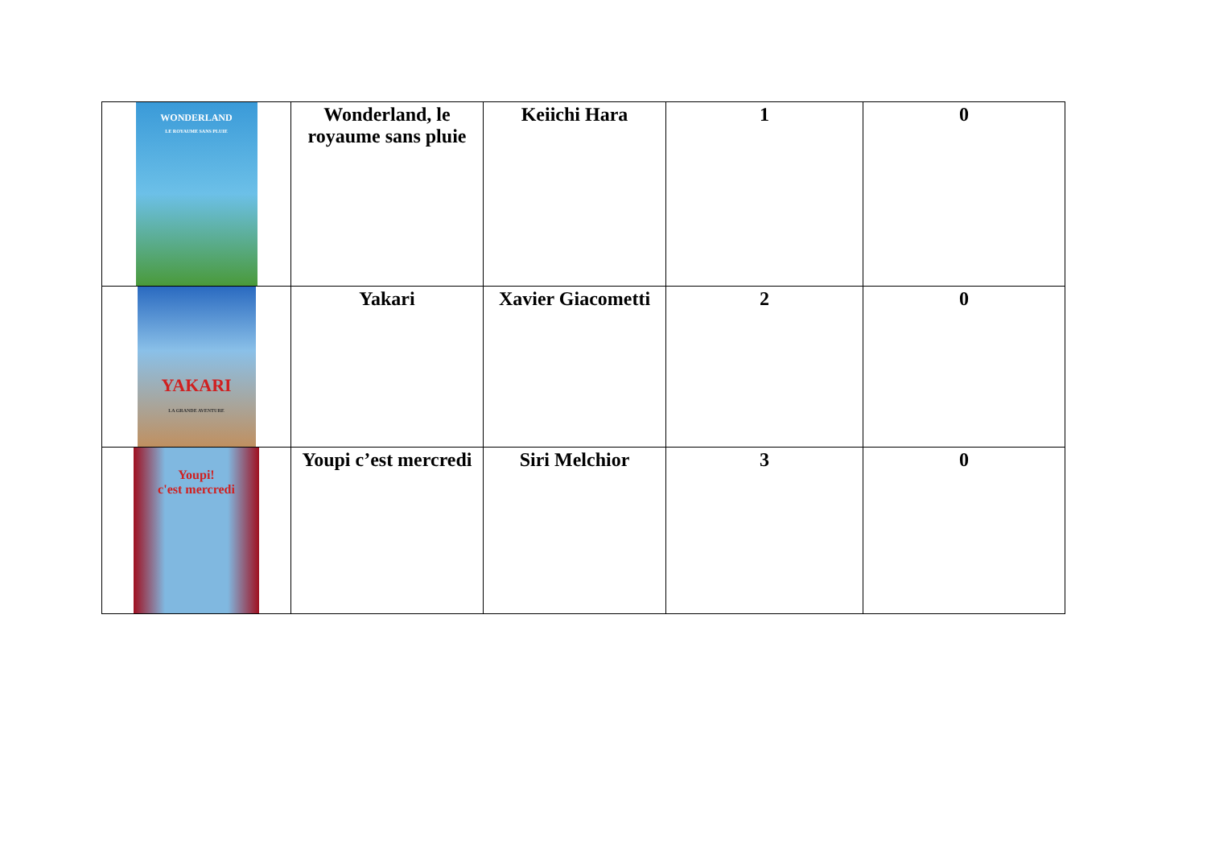| WONDERLAND LE ROYAUME SANS PLUIE | Wonderland, le royaume sans pluie | Keiichi Hara | 1 | 0 |
| YAKARI LA GRANDE AVENTURE | Yakari | Xavier Giacometti | 2 | 0 |
| Youpi! c'est mercredi | Youpi c’est mercredi | Siri Melchior | 3 | 0 |